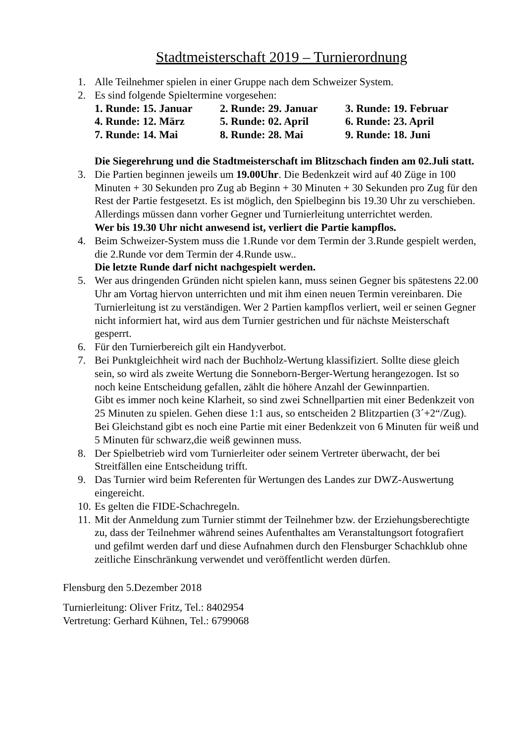Stadtmeisterschaft 2019 – Turnierordnung
1. Alle Teilnehmer spielen in einer Gruppe nach dem Schweizer System.
2. Es sind folgende Spieltermine vorgesehen:
1. Runde: 15. Januar 2. Runde: 29. Januar 3. Runde: 19. Februar 4. Runde: 12. März 5. Runde: 02. April 6. Runde: 23. April 7. Runde: 14. Mai 8. Runde: 28. Mai 9. Runde: 18. Juni
Die Siegerehrung und die Stadtmeisterschaft im Blitzschach finden am 02.Juli statt.
3. Die Partien beginnen jeweils um 19.00Uhr. Die Bedenkzeit wird auf 40 Züge in 100 Minuten + 30 Sekunden pro Zug ab Beginn + 30 Minuten + 30 Sekunden pro Zug für den Rest der Partie festgesetzt. Es ist möglich, den Spielbeginn bis 19.30 Uhr zu verschieben. Allerdings müssen dann vorher Gegner und Turnierleitung unterrichtet werden.
Wer bis 19.30 Uhr nicht anwesend ist, verliert die Partie kampflos.
4. Beim Schweizer-System muss die 1.Runde vor dem Termin der 3.Runde gespielt werden, die 2.Runde vor dem Termin der 4.Runde usw..
Die letzte Runde darf nicht nachgespielt werden.
5. Wer aus dringenden Gründen nicht spielen kann, muss seinen Gegner bis spätestens 22.00 Uhr am Vortag hiervon unterrichten und mit ihm einen neuen Termin vereinbaren. Die Turnierleitung ist zu verständigen. Wer 2 Partien kampflos verliert, weil er seinen Gegner nicht informiert hat, wird aus dem Turnier gestrichen und für nächste Meisterschaft gesperrt.
6. Für den Turnierbereich gilt ein Handyverbot.
7. Bei Punktgleichheit wird nach der Buchholz-Wertung klassifiziert. Sollte diese gleich sein, so wird als zweite Wertung die Sonneborn-Berger-Wertung herangezogen. Ist so noch keine Entscheidung gefallen, zählt die höhere Anzahl der Gewinnpartien.
Gibt es immer noch keine Klarheit, so sind zwei Schnellpartien mit einer Bedenkzeit von 25 Minuten zu spielen. Gehen diese 1:1 aus, so entscheiden 2 Blitzpartien (3´+2“/Zug).
Bei Gleichstand gibt es noch eine Partie mit einer Bedenkzeit von 6 Minuten für weiß und 5 Minuten für schwarz,die weiß gewinnen muss.
8. Der Spielbetrieb wird vom Turnierleiter oder seinem Vertreter überwacht, der bei Streitfällen eine Entscheidung trifft.
9. Das Turnier wird beim Referenten für Wertungen des Landes zur DWZ-Auswertung eingereicht.
10.
Es gelten die FIDE-Schachregeln.
11.
Mit der Anmeldung zum Turnier stimmt der Teilnehmer bzw. der Erziehungsberechtigte zu, dass der Teilnehmer während seines Aufenthaltes am Veranstaltungsort fotografiert und gefilmt werden darf und diese Aufnahmen durch den Flensburger Schachklub ohne zeitliche Einschränkung verwendet und veröffentlicht werden dürfen.
Flensburg den 5.Dezember 2018
Turnierleitung: Oliver Fritz, Tel.: 8402954
Vertretung: Gerhard Kühnen, Tel.: 6799068